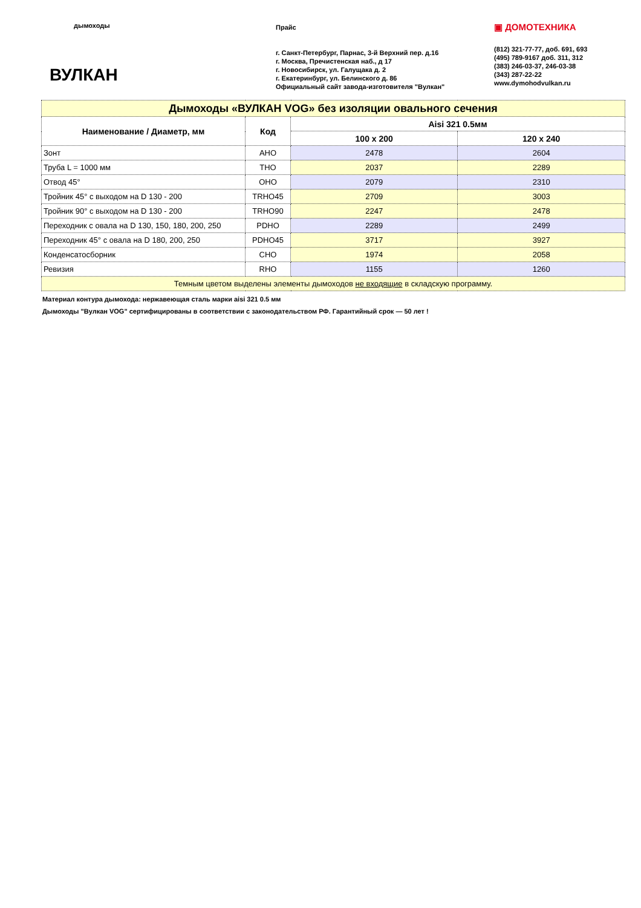дымоходы
ВУЛКАН
Прайс
г. Санкт-Петербург, Парнас, 3-й Верхний пер. д.16
г. Москва, Пречистенская наб., д 17
г. Новосибирск, ул. Галущака д. 2
г. Екатеринбург, ул. Белинского д. 86
Официальный сайт завода-изготовителя "Вулкан"
▣ ДОМОТЕХНИКА
(812) 321-77-77, доб. 691, 693
(495) 789-9167 доб. 311, 312
(383) 246-03-37, 246-03-38
(343) 287-22-22
www.dymohodvulkan.ru
| Дымоходы «ВУЛКАН VOG» без изоляции овального сечения | | | |
| Наименование / Диаметр, мм | Код | Aisi 321 0.5мм | |
| | | 100 x 200 | 120 x 240 |
| Зонт | AHO | 2478 | 2604 |
| Труба L = 1000 мм | THO | 2037 | 2289 |
| Отвод 45° | OHO | 2079 | 2310 |
| Тройник 45° с выходом на D 130 - 200 | TRHO45 | 2709 | 3003 |
| Тройник 90° с выходом на D 130 - 200 | TRHO90 | 2247 | 2478 |
| Переходник с овала на D 130, 150, 180, 200, 250 | PDHO | 2289 | 2499 |
| Переходник 45° с овала на D 180, 200, 250 | PDHO45 | 3717 | 3927 |
| Конденсатосборник | CHO | 1974 | 2058 |
| Ревизия | RHO | 1155 | 1260 |
| Темным цветом выделены элементы дымоходов не входящие в складскую программу. | | | |
Материал контура дымохода: нержавеющая сталь марки aisi 321 0.5 мм
Дымоходы "Вулкан VOG" сертифицированы в соответствии с законодательством РФ. Гарантийный срок — 50 лет !